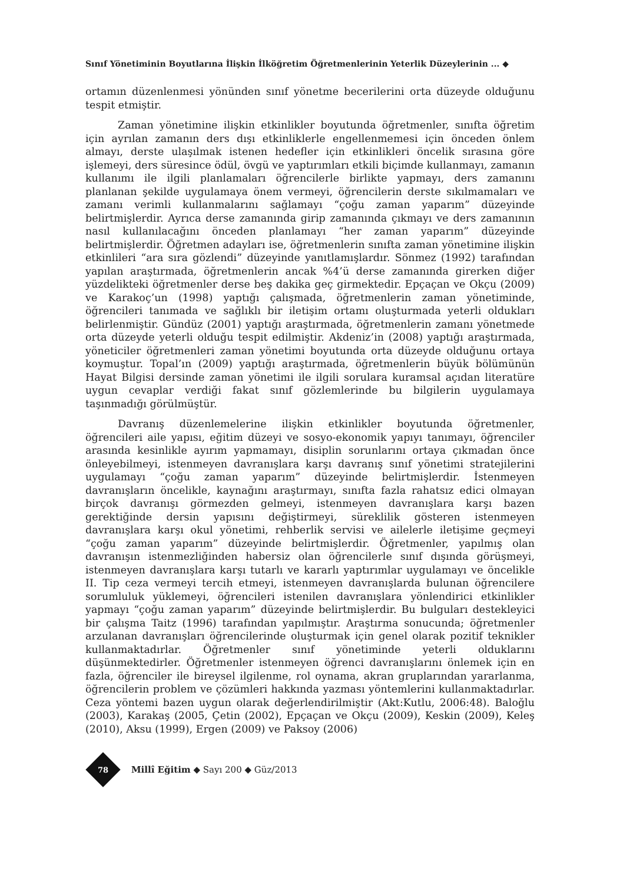Sınıf Yönetiminin Boyutlarına İlişkin İlköğretim Öğretmenlerinin Yeterlik Düzeylerinin ... ◆
ortamın düzenlenmesi yönünden sınıf yönetme becerilerini orta düzeyde olduğunu tespit etmiştir.
Zaman yönetimine ilişkin etkinlikler boyutunda öğretmenler, sınıfta öğretim için ayrılan zamanın ders dışı etkinliklerle engellenmemesi için önceden önlem almayı, derste ulaşılmak istenen hedefler için etkinlikleri öncelik sırasına göre işlemeyi, ders süresince ödül, övgü ve yaptırımları etkili biçimde kullanmayı, zamanın kullanımı ile ilgili planlamaları öğrencilerle birlikte yapmayı, ders zamanını planlanan şekilde uygulamaya önem vermeyi, öğrencilerin derste sıkılmamaları ve zamanı verimli kullanmalarını sağlamayı “çoğu zaman yaparım” düzeyinde belirtmişlerdir. Ayrıca derse zamanında girip zamanında çıkmayı ve ders zamanının nasıl kullanılacağını önceden planlamayı “her zaman yaparım” düzeyinde belirtmişlerdir. Öğretmen adayları ise, öğretmenlerin sınıfta zaman yönetimine ilişkin etkinlileri “ara sıra gözlendi” düzeyinde yanıtlamışlardır. Sönmez (1992) tarafından yapılan araştırmada, öğretmenlerin ancak %4’ü derse zamanında girerken diğer yüzdelikteki öğretmenler derse beş dakika geç girmektedir. Epçaçan ve Okçu (2009) ve Karakoç’un (1998) yaptığı çalışmada, öğretmenlerin zaman yönetiminde, öğrencileri tanımada ve sağlıklı bir iletişim ortamı oluşturmada yeterli oldukları belirlenmiştir. Gündüz (2001) yaptığı araştırmada, öğretmenlerin zamanı yönetmede orta düzeyde yeterli olduğu tespit edilmiştir. Akdeniz’in (2008) yaptığı araştırmada, yöneticiler öğretmenleri zaman yönetimi boyutunda orta düzeyde olduğunu ortaya koymuştur. Topal’ın (2009) yaptığı araştırmada, öğretmenlerin büyük bölümünün Hayat Bilgisi dersinde zaman yönetimi ile ilgili sorulara kuramsal açıdan literatüre uygun cevaplar verdiği fakat sınıf gözlemlerinde bu bilgilerin uygulamaya taşınmadığı görülmüştür.
Davranış düzenlemelerine ilişkin etkinlikler boyutunda öğretmenler, öğrencileri aile yapısı, eğitim düzeyi ve sosyo-ekonomik yapıyı tanımayı, öğrenciler arasında kesinlikle ayırım yapmamayı, disiplin sorunlarını ortaya çıkmadan önce önleyebilmeyi, istenmeyen davranışlara karşı davranış sınıf yönetimi stratejilerini uygulamayı “çoğu zaman yaparım” düzeyinde belirtmişlerdir. İstenmeyen davranışların öncelikle, kaynağını araştırmayı, sınıfta fazla rahatsız edici olmayan birçok davranışı görmezden gelmeyi, istenmeyen davranışlara karşı bazen gerektiğinde dersin yapısını değiştirmeyi, süreklilik gösteren istenmeyen davranışlara karşı okul yönetimi, rehberlik servisi ve ailelerle iletişime geçmeyi “çoğu zaman yaparım” düzeyinde belirtmişlerdir. Öğretmenler, yapılmış olan davranışın istenmezliğinden habersiz olan öğrencilerle sınıf dışında görüşmeyi, istenmeyen davranışlara karşı tutarlı ve kararlı yaptırımlar uygulamayı ve öncelikle II. Tip ceza vermeyi tercih etmeyi, istenmeyen davranışlarda bulunan öğrencilere sorumluluk yüklemeyi, öğrencileri istenilen davranışlara yönlendirici etkinlikler yapmayı “çoğu zaman yaparım” düzeyinde belirtmişlerdir. Bu bulguları destekleyici bir çalışma Taitz (1996) tarafından yapılmıştır. Araştırma sonucunda; öğretmenler arzulanan davranışları öğrencilerinde oluşturmak için genel olarak pozitif teknikler kullanmaktadırlar. Öğretmenler sınıf yönetiminde yeterli olduklarını düşünmektedirler. Öğretmenler istenmeyen öğrenci davranışlarını önlemek için en fazla, öğrenciler ile bireysel ilgilenme, rol oynama, akran gruplarından yararlanma, öğrencilerin problem ve çözümleri hakkında yazması yöntemlerini kullanmaktadırlar. Ceza yöntemi bazen uygun olarak değerlendirilmiştir (Akt:Kutlu, 2006:48). Baloğlu (2003), Karakaş (2005, Çetin (2002), Epçaçan ve Okçu (2009), Keskin (2009), Keleş (2010), Aksu (1999), Ergen (2009) ve Paksoy (2006)
78
Millî Eğitim ◆ Sayı 200 ◆ Güz/2013